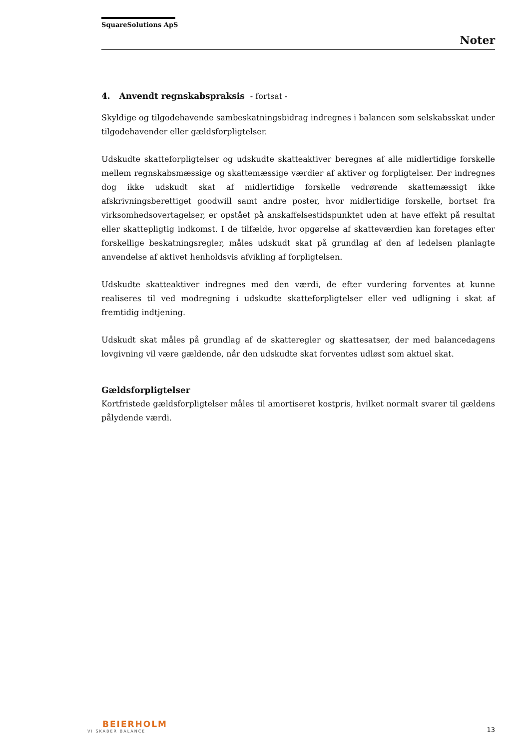SquareSolutions ApS
Noter
4. Anvendt regnskabspraksis - fortsat -
Skyldige og tilgodehavende sambeskatningsbidrag indregnes i balancen som selskabsskat under tilgodehavender eller gældsforpligtelser.
Udskudte skatteforpligtelser og udskudte skatteaktiver beregnes af alle midlertidige forskelle mellem regnskabsmæssige og skattemæssige værdier af aktiver og forpligtelser. Der indregnes dog ikke udskudt skat af midlertidige forskelle vedrørende skattemæssigt ikke afskrivningsberettiget goodwill samt andre poster, hvor midlertidige forskelle, bortset fra virksomhedsovertagelser, er opstået på anskaffelsestidspunktet uden at have effekt på resultat eller skattepligtig indkomst. I de tilfælde, hvor opgørelse af skatteværdien kan foretages efter forskellige beskatningsregler, måles udskudt skat på grundlag af den af ledelsen planlagte anvendelse af aktivet henholdsvis afvikling af forpligtelsen.
Udskudte skatteaktiver indregnes med den værdi, de efter vurdering forventes at kunne realiseres til ved modregning i udskudte skatteforpligtelser eller ved udligning i skat af fremtidig indtjening.
Udskudt skat måles på grundlag af de skatteregler og skattesatser, der med balancedagens lovgivning vil være gældende, når den udskudte skat forventes udløst som aktuel skat.
Gældsforpligtelser
Kortfristede gældsforpligtelser måles til amortiseret kostpris, hvilket normalt svarer til gældens pålydende værdi.
BEIERHOLM
VI SKABER BALANCE
13